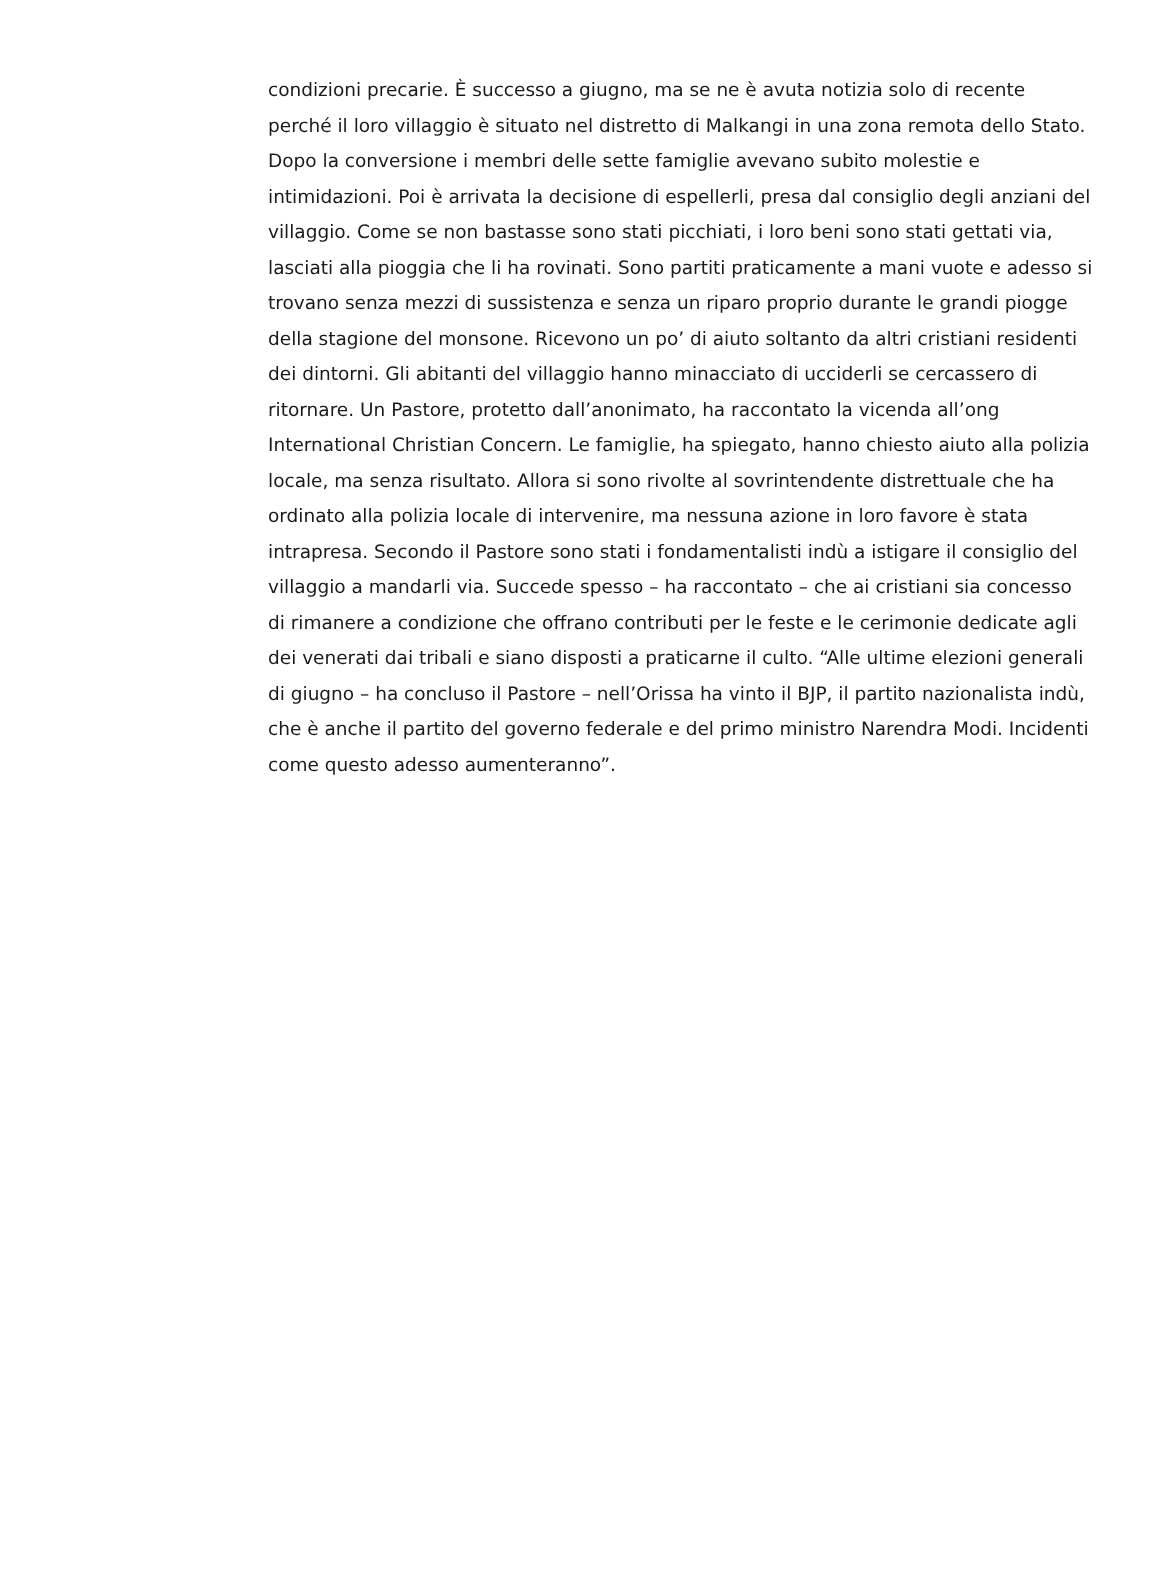condizioni precarie. È successo a giugno, ma se ne è avuta notizia solo di recente perché il loro villaggio è situato nel distretto di Malkangi in una zona remota dello Stato. Dopo la conversione i membri delle sette famiglie avevano subito molestie e intimidazioni. Poi è arrivata la decisione di espellerli, presa dal consiglio degli anziani del villaggio. Come se non bastasse sono stati picchiati, i loro beni sono stati gettati via, lasciati alla pioggia che li ha rovinati. Sono partiti praticamente a mani vuote e adesso si trovano senza mezzi di sussistenza e senza un riparo proprio durante le grandi piogge della stagione del monsone. Ricevono un po’ di aiuto soltanto da altri cristiani residenti dei dintorni. Gli abitanti del villaggio hanno minacciato di ucciderli se cercassero di ritornare. Un Pastore, protetto dall’anonimato, ha raccontato la vicenda all’ong International Christian Concern. Le famiglie, ha spiegato, hanno chiesto aiuto alla polizia locale, ma senza risultato. Allora si sono rivolte al sovrintendente distrettuale che ha ordinato alla polizia locale di intervenire, ma nessuna azione in loro favore è stata intrapresa. Secondo il Pastore sono stati i fondamentalisti indù a istigare il consiglio del villaggio a mandarli via. Succede spesso – ha raccontato – che ai cristiani sia concesso di rimanere a condizione che offrano contributi per le feste e le cerimonie dedicate agli dei venerati dai tribali e siano disposti a praticarne il culto. “Alle ultime elezioni generali di giugno – ha concluso il Pastore – nell’Orissa ha vinto il BJP, il partito nazionalista indù, che è anche il partito del governo federale e del primo ministro Narendra Modi. Incidenti come questo adesso aumenteranno”.